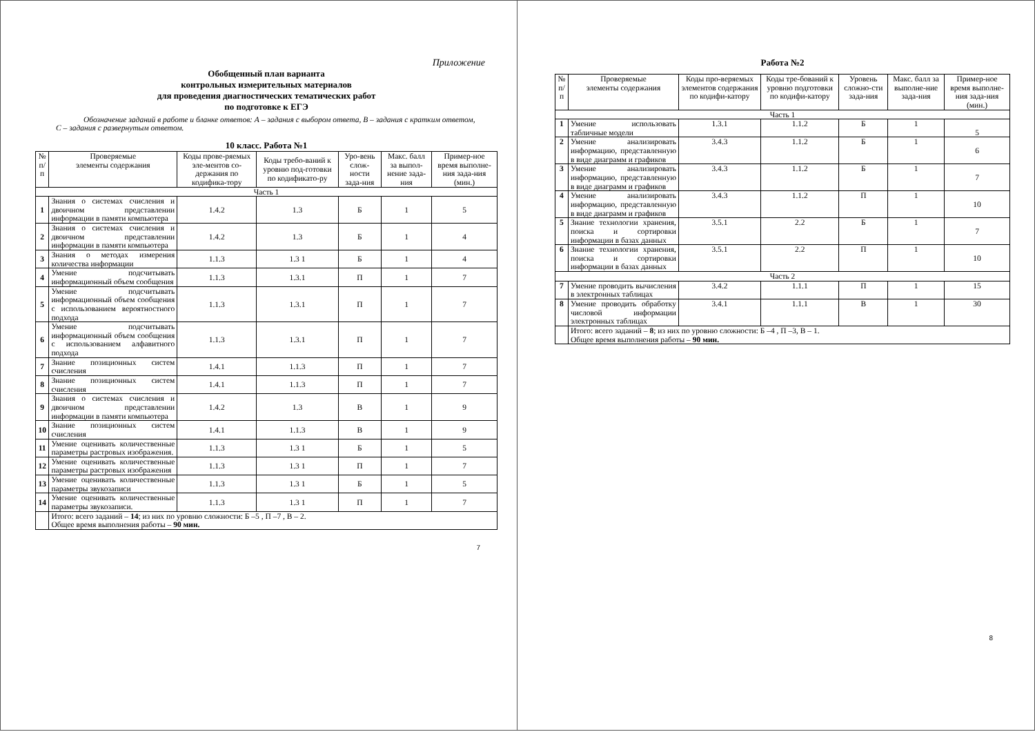Приложение
Обобщенный план варианта
контрольных измерительных материалов
для проведения диагностических тематических работ
по подготовке к ЕГЭ
Обозначение заданий в работе и бланке ответов: А – задания с выбором ответа, В – задания с кратким ответом, С – задания с развернутым ответом.
10 класс. Работа №1
| № п/п | Проверяемые элементы содержания | Коды прове-ряемых эле-ментов со-держания по кодифика-тору | Коды требо-ваний к уровню под-готовки по кодификато-ру | Уро-вень слож-ности зада-ния | Макс. балл за выпол-нение зада-ния | Пример-ное время выполне-ния зада-ния (мин.) |
| --- | --- | --- | --- | --- | --- | --- |
| Часть 1 | | | | | | |
| 1 | Знания о системах счисления и двоичном представлении информации в памяти компьютера | 1.4.2 | 1.3 | Б | 1 | 5 |
| 2 | Знания о системах счисления и двоичном представлении информации в памяти компьютера | 1.4.2 | 1.3 | Б | 1 | 4 |
| 3 | Знания о методах измерения количества информации | 1.1.3 | 1.3 1 | Б | 1 | 4 |
| 4 | Умение подсчитывать информационный объем сообщения | 1.1.3 | 1.3.1 | П | 1 | 7 |
| 5 | Умение подсчитывать информационный объем сообщения с использованием вероятностного подхода | 1.1.3 | 1.3.1 | П | 1 | 7 |
| 6 | Умение подсчитывать информационный объем сообщения с использованием алфавитного подхода | 1.1.3 | 1.3.1 | П | 1 | 7 |
| 7 | Знание позиционных систем счисления | 1.4.1 | 1.1.3 | П | 1 | 7 |
| 8 | Знание позиционных систем счисления | 1.4.1 | 1.1.3 | П | 1 | 7 |
| 9 | Знания о системах счисления и двоичном представлении информации в памяти компьютера | 1.4.2 | 1.3 | В | 1 | 9 |
| 10 | Знание позиционных систем счисления | 1.4.1 | 1.1.3 | В | 1 | 9 |
| 11 | Умение оценивать количественные параметры растровых изображения. | 1.1.3 | 1.3 1 | Б | 1 | 5 |
| 12 | Умение оценивать количественные параметры растровых изображения | 1.1.3 | 1.3 1 | П | 1 | 7 |
| 13 | Умение оценивать количественные параметры звукозаписи | 1.1.3 | 1.3 1 | Б | 1 | 5 |
| 14 | Умение оценивать количественные параметры звукозаписи. | 1.1.3 | 1.3 1 | П | 1 | 7 |
| | Итого: всего заданий – 14 ; из них по уровню сложности: Б –5 , П –7 , В – 2. Общее время выполнения работы – 90 мин. | | | | | |
7
Работа №2
| № п/п | Проверяемые элементы содержания | Коды про-веряемых элементов содержания по кодифи-катору | Коды тре-бований к уровню подготовки по кодифи-катору | Уровень сложно-сти зада-ния | Макс. балл за выполне-ние зада-ния | Пример-ное время выполне-ния зада-ния (мин.) |
| Часть 1 | | | | | | |
| 1 | Умение использовать табличные модели | 1.3.1 | 1.1.2 | Б | 1 | 5 |
| 2 | Умение анализировать информацию, представленную в виде диаграмм и графиков | 3.4.3 | 1.1.2 | Б | 1 | 6 |
| 3 | Умение анализировать информацию, представленную в виде диаграмм и графиков | 3.4.3 | 1.1.2 | Б | 1 | 7 |
| 4 | Умение анализировать информацию, представленную в виде диаграмм и графиков | 3.4.3 | 1.1.2 | П | 1 | 10 |
| 5 | Знание технологии хранения, поиска и сортировки информации в базах данных | 3.5.1 | 2.2 | Б | 1 | 7 |
| 6 | Знание технологии хранения, поиска и сортировки информации в базах данных | 3.5.1 | 2.2 | П | 1 | 10 |
| Часть 2 | | | | | | |
| 7 | Умение проводить вычисления в электронных таблицах | 3.4.2 | 1.1.1 | П | 1 | 15 |
| 8 | Умение проводить обработку числовой информации электронных таблицах | 3.4.1 | 1.1.1 | В | 1 | 30 |
| | Итого: всего заданий – 8 ; из них по уровню сложности: Б –4 , П –3, В – 1. Общее время выполнения работы – 90 мин. | | | | | |
8